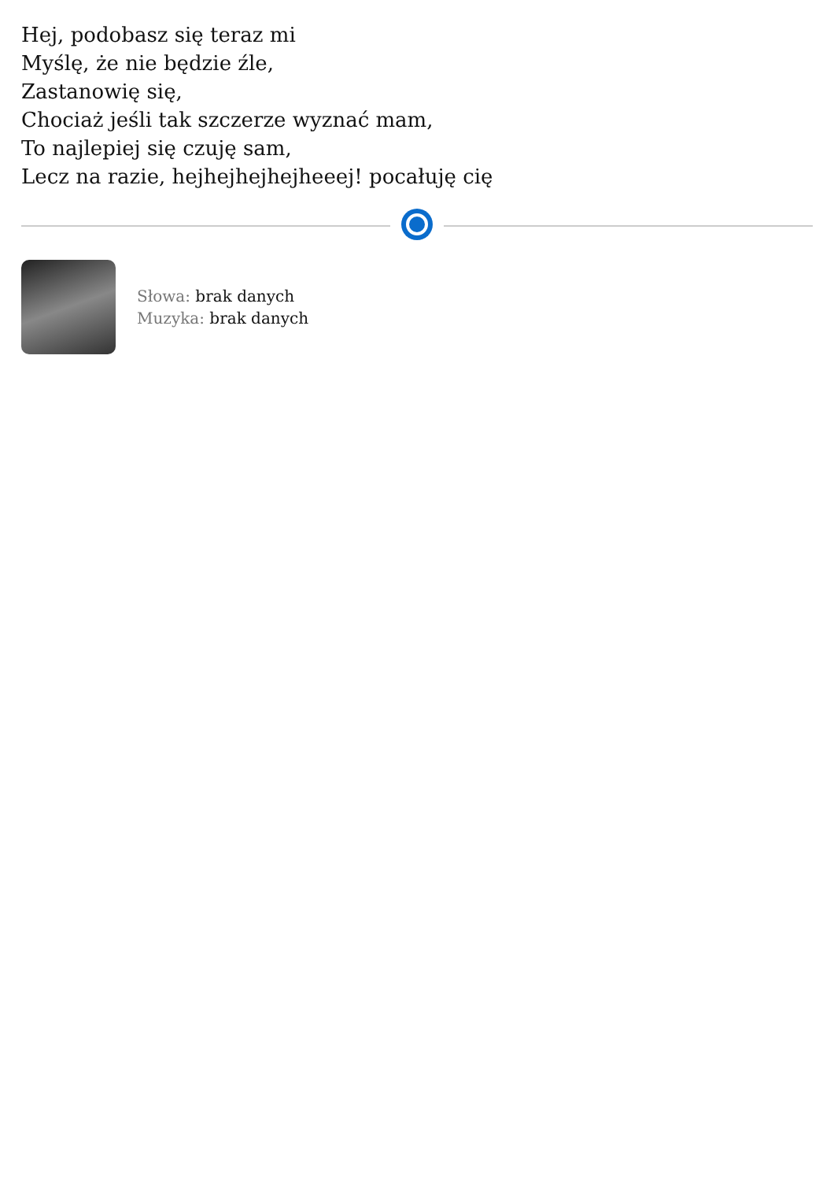Hej, podobasz się teraz mi
Myślę, że nie będzie źle,
Zastanowię się,
Chociaż jeśli tak szczerze wyznać mam,
To najlepiej się czuję sam,
Lecz na razie, hejhejhejhejheeej! pocałuję cię
Słowa: brak danych
Muzyka: brak danych